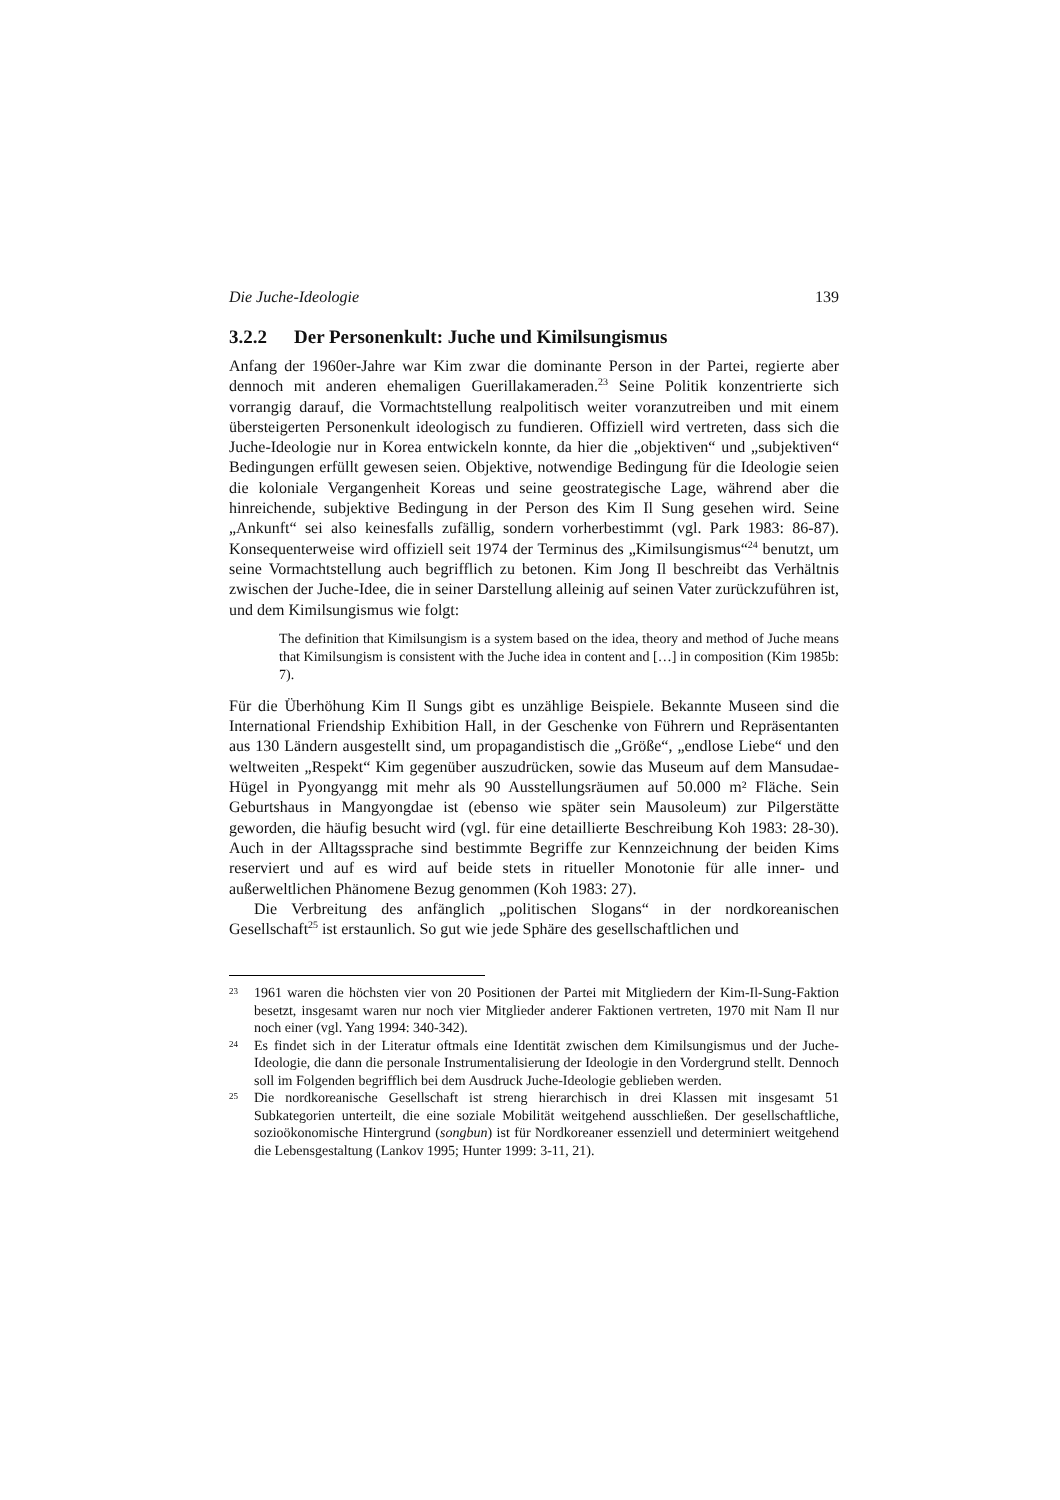Die Juche-Ideologie 139
3.2.2 Der Personenkult: Juche und Kimilsungismus
Anfang der 1960er-Jahre war Kim zwar die dominante Person in der Partei, regierte aber dennoch mit anderen ehemaligen Guerillakameraden.<sup>23</sup> Seine Politik konzentrierte sich vorrangig darauf, die Vormachtstellung realpolitisch weiter voranzutreiben und mit einem übersteigerten Personenkult ideologisch zu fundieren. Offiziell wird vertreten, dass sich die Juche-Ideologie nur in Korea entwickeln konnte, da hier die „objektiven“ und „subjektiven“ Bedingungen erfüllt gewesen seien. Objektive, notwendige Bedingung für die Ideologie seien die koloniale Vergangenheit Koreas und seine geostrategische Lage, während aber die hinreichende, subjektive Bedingung in der Person des Kim Il Sung gesehen wird. Seine „Ankunft“ sei also keinesfalls zufällig, sondern vorherbestimmt (vgl. Park 1983: 86-87). Konsequenterweise wird offiziell seit 1974 der Terminus des „Kimilsungismus“<sup>24</sup> benutzt, um seine Vormachtstellung auch begrifflich zu betonen. Kim Jong Il beschreibt das Verhältnis zwischen der Juche-Idee, die in seiner Darstellung alleinig auf seinen Vater zurückzuführen ist, und dem Kimilsungismus wie folgt:
The definition that Kimilsungism is a system based on the idea, theory and method of Juche means that Kimilsungism is consistent with the Juche idea in content and […] in composition (Kim 1985b: 7).
Für die Überhöhung Kim Il Sungs gibt es unzählige Beispiele. Bekannte Museen sind die International Friendship Exhibition Hall, in der Geschenke von Führern und Repräsentanten aus 130 Ländern ausgestellt sind, um propagandistisch die „Größe“, „endlose Liebe“ und den weltweiten „Respekt“ Kim gegenüber auszudrücken, sowie das Museum auf dem Mansudae-Hügel in Pyongyangg mit mehr als 90 Ausstellungsräumen auf 50.000 m² Fläche. Sein Geburtshaus in Mangyongdae ist (ebenso wie später sein Mausoleum) zur Pilgerstätte geworden, die häufig besucht wird (vgl. für eine detaillierte Beschreibung Koh 1983: 28-30). Auch in der Alltagssprache sind bestimmte Begriffe zur Kennzeichnung der beiden Kims reserviert und auf es wird auf beide stets in ritueller Monotonie für alle inner- und außerweltlichen Phänomene Bezug genommen (Koh 1983: 27).
Die Verbreitung des anfänglich „politischen Slogans“ in der nordkoreanischen Gesellschaft<sup>25</sup> ist erstaunlich. So gut wie jede Sphäre des gesellschaftlichen und
23 1961 waren die höchsten vier von 20 Positionen der Partei mit Mitgliedern der Kim-Il-Sung-Faktion besetzt, insgesamt waren nur noch vier Mitglieder anderer Faktionen vertreten, 1970 mit Nam Il nur noch einer (vgl. Yang 1994: 340-342).
24 Es findet sich in der Literatur oftmals eine Identität zwischen dem Kimilsungismus und der Juche-Ideologie, die dann die personale Instrumentalisierung der Ideologie in den Vordergrund stellt. Dennoch soll im Folgenden begrifflich bei dem Ausdruck Juche-Ideologie geblieben werden.
25 Die nordkoreanische Gesellschaft ist streng hierarchisch in drei Klassen mit insgesamt 51 Subkategorien unterteilt, die eine soziale Mobilität weitgehend ausschließen. Der gesellschaftliche, sozioökonomische Hintergrund (songbun) ist für Nordkoreaner essenziell und determiniert weitgehend die Lebensgestaltung (Lankov 1995; Hunter 1999: 3-11, 21).